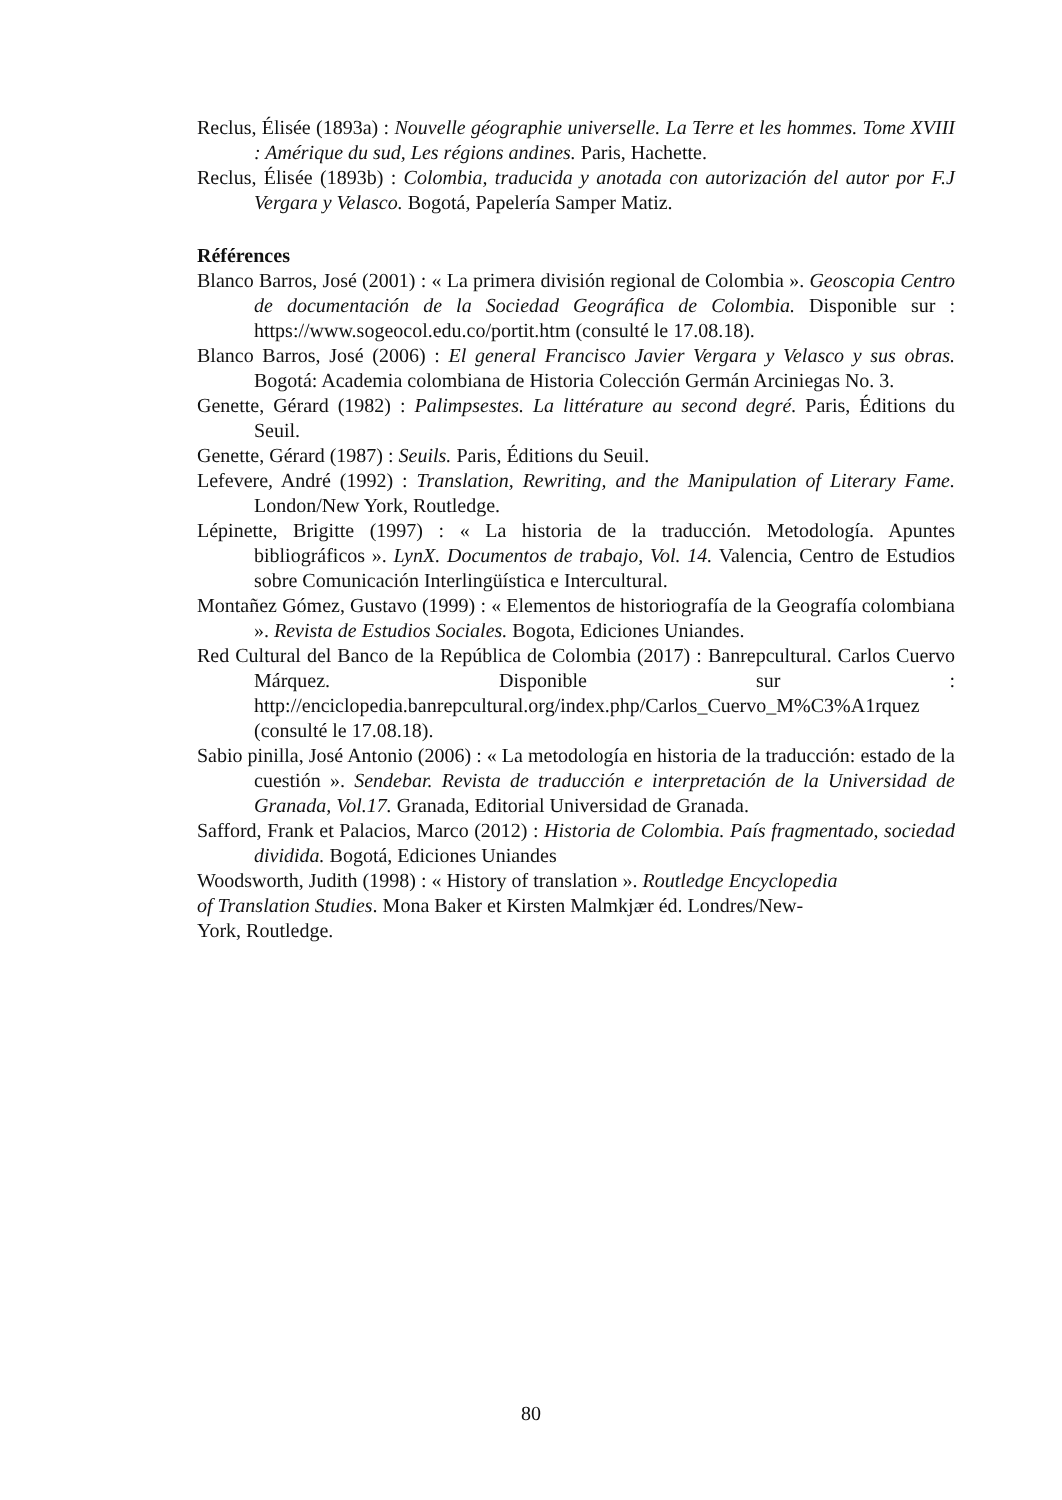Reclus, Élisée (1893a) : Nouvelle géographie universelle. La Terre et les hommes. Tome XVIII : Amérique du sud, Les régions andines. Paris, Hachette.
Reclus, Élisée (1893b) : Colombia, traducida y anotada con autorización del autor por F.J Vergara y Velasco. Bogotá, Papelería Samper Matiz.
Références
Blanco Barros, José (2001) : « La primera división regional de Colombia ». Geoscopia Centro de documentación de la Sociedad Geográfica de Colombia. Disponible sur : https://www.sogeocol.edu.co/portit.htm (consulté le 17.08.18).
Blanco Barros, José (2006) : El general Francisco Javier Vergara y Velasco y sus obras. Bogotá: Academia colombiana de Historia Colección Germán Arciniegas No. 3.
Genette, Gérard (1982) : Palimpsestes. La littérature au second degré. Paris, Éditions du Seuil.
Genette, Gérard (1987) : Seuils. Paris, Éditions du Seuil.
Lefevere, André (1992) : Translation, Rewriting, and the Manipulation of Literary Fame. London/New York, Routledge.
Lépinette, Brigitte (1997) : « La historia de la traducción. Metodología. Apuntes bibliográficos ». LynX. Documentos de trabajo, Vol. 14. Valencia, Centro de Estudios sobre Comunicación Interlingüística e Intercultural.
Montañez Gómez, Gustavo (1999) : « Elementos de historiografía de la Geografía colombiana ». Revista de Estudios Sociales. Bogota, Ediciones Uniandes.
Red Cultural del Banco de la República de Colombia (2017) : Banrepcultural. Carlos Cuervo Márquez. Disponible sur : http://enciclopedia.banrepcultural.org/index.php/Carlos_Cuervo_M%C3%A1rquez (consulté le 17.08.18).
Sabio pinilla, José Antonio (2006) : « La metodología en historia de la traducción: estado de la cuestión ». Sendebar. Revista de traducción e interpretación de la Universidad de Granada, Vol.17. Granada, Editorial Universidad de Granada.
Safford, Frank et Palacios, Marco (2012) : Historia de Colombia. País fragmentado, sociedad dividida. Bogotá, Ediciones Uniandes
Woodsworth, Judith (1998) : « History of translation ». Routledge Encyclopedia
of Translation Studies. Mona Baker et Kirsten Malmkjær éd. Londres/New-
York, Routledge.
80